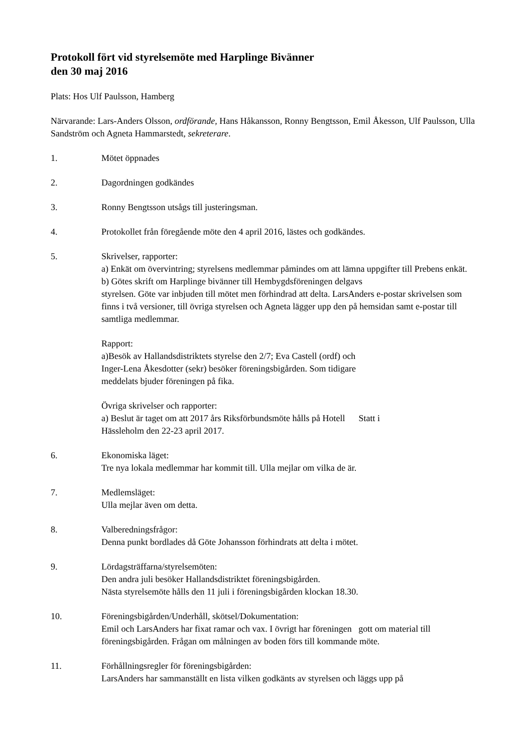Protokoll fört vid styrelsemöte med Harplinge Bivänner
den 30 maj 2016
Plats: Hos Ulf Paulsson, Hamberg
Närvarande: Lars-Anders Olsson, ordförande, Hans Håkansson, Ronny Bengtsson, Emil Åkesson, Ulf Paulsson, Ulla Sandström och Agneta Hammarstedt, sekreterare.
1. Mötet öppnades
2. Dagordningen godkändes
3. Ronny Bengtsson utsågs till justeringsman.
4. Protokollet från föregående möte den 4 april 2016, lästes och godkändes.
5. Skrivelser, rapporter:
a) Enkät om övervintring; styrelsens medlemmar påmindes om att lämna uppgifter till Prebens enkät.
b) Götes skrift om Harplinge bivänner till Hembygdsföreningen delgavs
styrelsen. Göte var inbjuden till mötet men förhindrad att delta. LarsAnders e-postar skrivelsen som finns i två versioner, till övriga styrelsen och Agneta lägger upp den på hemsidan samt e-postar till samtliga medlemmar.
Rapport:
a)Besök av Hallandsdistriktets styrelse den 2/7; Eva Castell (ordf) och
Inger-Lena Åkesdotter (sekr) besöker föreningsbigården. Som tidigare
meddelats bjuder föreningen på fika.
Övriga skrivelser och rapporter:
a) Beslut är taget om att 2017 års Riksförbundsmöte hålls på Hotell Statt i
Hässleholm den 22-23 april 2017.
6. Ekonomiska läget:
Tre nya lokala medlemmar har kommit till. Ulla mejlar om vilka de är.
7. Medlemsläget:
Ulla mejlar även om detta.
8. Valberedningsfrågor:
Denna punkt bordlades då Göte Johansson förhindrats att delta i mötet.
9. Lördagsträffarna/styrelsemöten:
Den andra juli besöker Hallandsdistriktet föreningsbigården.
Nästa styrelsemöte hålls den 11 juli i föreningsbigården klockan 18.30.
10. Föreningsbigården/Underhåll, skötsel/Dokumentation:
Emil och LarsAnders har fixat ramar och vax. I övrigt har föreningen gott om material till föreningsbigården. Frågan om målningen av boden förs till kommande möte.
11. Förhållningsregler för föreningsbigården:
LarsAnders har sammanställt en lista vilken godkänts av styrelsen och läggs upp på